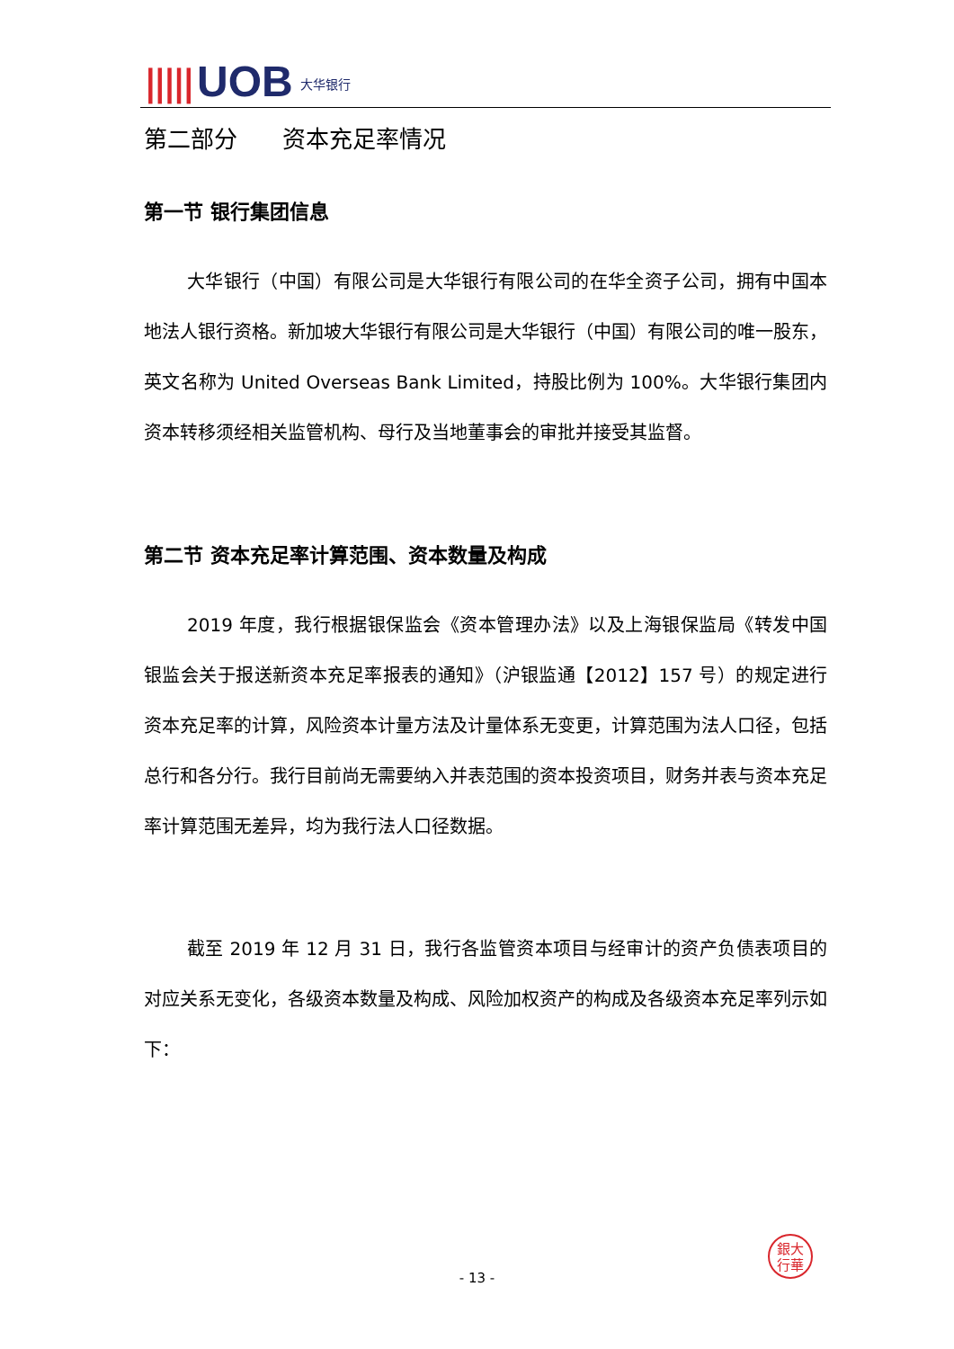||||| UOB 大华银行
第二部分 资本充足率情况
第一节 银行集团信息
大华银行（中国）有限公司是大华银行有限公司的在华全资子公司，拥有中国本地法人银行资格。新加坡大华银行有限公司是大华银行（中国）有限公司的唯一股东，英文名称为 United Overseas Bank Limited，持股比例为 100%。大华银行集团内资本转移须经相关监管机构、母行及当地董事会的审批并接受其监督。
第二节 资本充足率计算范围、资本数量及构成
2019 年度，我行根据银保监会《资本管理办法》以及上海银保监局《转发中国银监会关于报送新资本充足率报表的通知》（沪银监通【2012】157 号）的规定进行资本充足率的计算，风险资本计量方法及计量体系无变更，计算范围为法人口径，包括总行和各分行。我行目前尚无需要纳入并表范围的资本投资项目，财务并表与资本充足率计算范围无差异，均为我行法人口径数据。
截至 2019 年 12 月 31 日，我行各监管资本项目与经审计的资产负债表项目的对应关系无变化，各级资本数量及构成、风险加权资产的构成及各级资本充足率列示如下：
銀大
行華
- 13 -